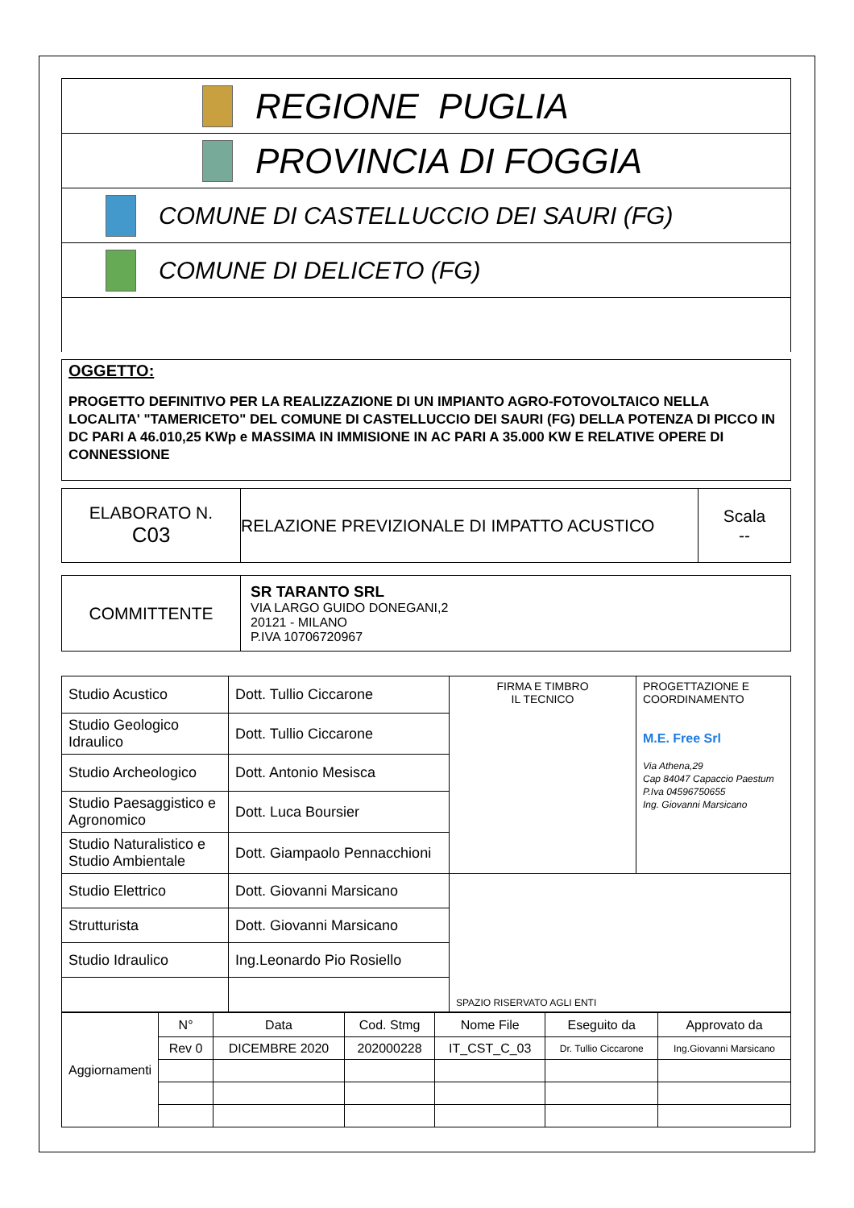REGIONE PUGLIA
PROVINCIA DI FOGGIA
COMUNE DI CASTELLUCCIO DEI SAURI (FG)
COMUNE DI DELICETO (FG)
OGGETTO:
PROGETTO DEFINITIVO PER LA REALIZZAZIONE DI UN IMPIANTO AGRO-FOTOVOLTAICO NELLA LOCALITA' "TAMERICETO" DEL COMUNE DI CASTELLUCCIO DEI SAURI (FG) DELLA POTENZA DI PICCO IN DC PARI A 46.010,25 KWp e MASSIMA IN IMMISIONE IN AC PARI A 35.000 KW E RELATIVE OPERE DI CONNESSIONE
| ELABORATO N. C03 | RELAZIONE PREVIZIONALE DI IMPATTO ACUSTICO | Scala -- |
| COMMITTENTE | SR TARANTO SRL VIA LARGO GUIDO DONEGANI,2 20121 - MILANO P.IVA 10706720967 |
| Studio Acustico | Dott. Tullio Ciccarone | FIRMA E TIMBRO IL TECNICO | PROGETTAZIONE E COORDINAMENTO M.E. Free Srl Via Athena,29 Cap 84047 Capaccio Paestum P.Iva 04596750655 Ing. Giovanni Marsicano |
| Studio Geologico Idraulico | Dott. Tullio Ciccarone | | |
| Studio Archeologico | Dott. Antonio Mesisca | | |
| Studio Paesaggistico e Agronomico | Dott. Luca Boursier | | |
| Studio Naturalistico e Studio Ambientale | Dott. Giampaolo Pennacchioni | | |
| Studio Elettrico | Dott. Giovanni Marsicano | SPAZIO RISERVATO AGLI ENTI | |
| Strutturista | Dott. Giovanni Marsicano | | |
| Studio Idraulico | Ing.Leonardo Pio Rosiello | | |
| Aggiornamenti | N° | Data | Cod. Stmg | Nome File | Eseguito da | Approvato da |
| | Rev 0 | DICEMBRE 2020 | 202000228 | IT_CST_C_03 | Dr. Tullio Ciccarone | Ing.Giovanni Marsicano |